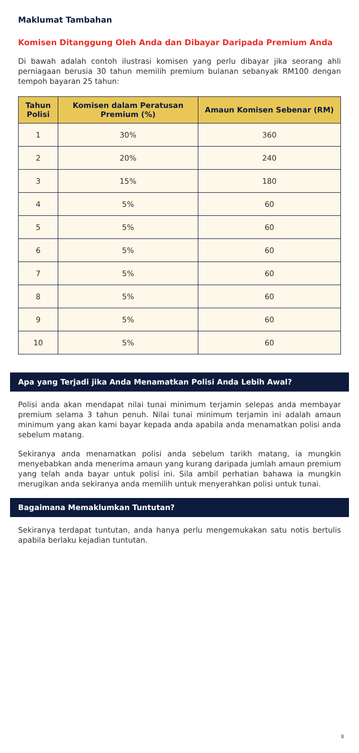Maklumat Tambahan
Komisen Ditanggung Oleh Anda dan Dibayar Daripada Premium Anda
Di bawah adalah contoh ilustrasi komisen yang perlu dibayar jika seorang ahli perniagaan berusia 30 tahun memilih premium bulanan sebanyak RM100 dengan tempoh bayaran 25 tahun:
| Tahun Polisi | Komisen dalam Peratusan Premium (%) | Amaun Komisen Sebenar (RM) |
| --- | --- | --- |
| 1 | 30% | 360 |
| 2 | 20% | 240 |
| 3 | 15% | 180 |
| 4 | 5% | 60 |
| 5 | 5% | 60 |
| 6 | 5% | 60 |
| 7 | 5% | 60 |
| 8 | 5% | 60 |
| 9 | 5% | 60 |
| 10 | 5% | 60 |
Apa yang Terjadi jika Anda Menamatkan Polisi Anda Lebih Awal?
Polisi anda akan mendapat nilai tunai minimum terjamin selepas anda membayar premium selama 3 tahun penuh. Nilai tunai minimum terjamin ini adalah amaun minimum yang akan kami bayar kepada anda apabila anda menamatkan polisi anda sebelum matang.
Sekiranya anda menamatkan polisi anda sebelum tarikh matang, ia mungkin menyebabkan anda menerima amaun yang kurang daripada jumlah amaun premium yang telah anda bayar untuk polisi ini. Sila ambil perhatian bahawa ia mungkin merugikan anda sekiranya anda memilih untuk menyerahkan polisi untuk tunai.
Bagaimana Memaklumkan Tuntutan?
Sekiranya terdapat tuntutan, anda hanya perlu mengemukakan satu notis bertulis apabila berlaku kejadian tuntutan.
8